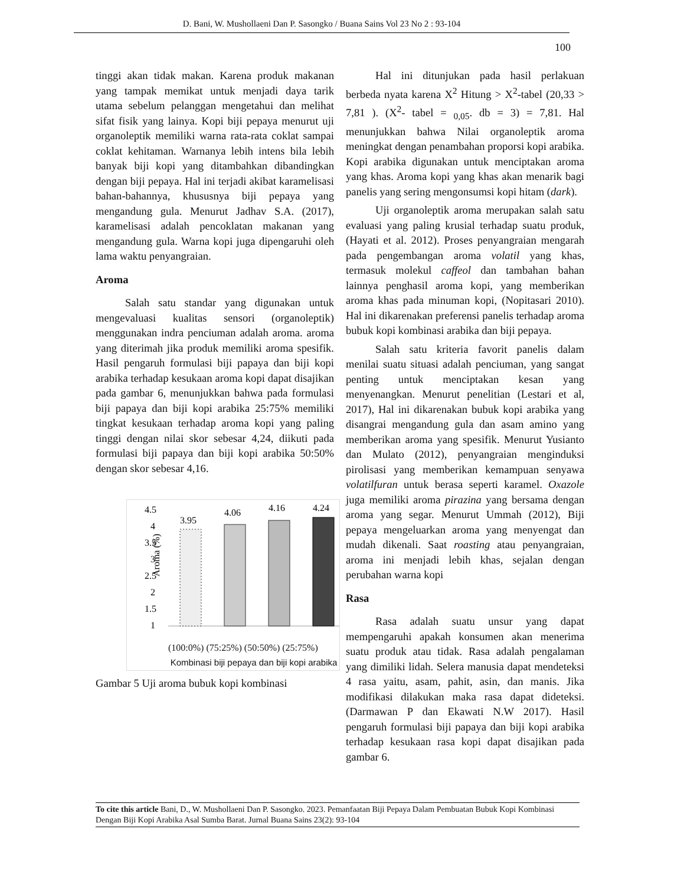D. Bani, W. Mushollaeni Dan P. Sasongko / Buana Sains Vol 23 No 2 : 93-104
100
tinggi akan tidak makan. Karena produk makanan yang tampak memikat untuk menjadi daya tarik utama sebelum pelanggan mengetahui dan melihat sifat fisik yang lainya. Kopi biji pepaya menurut uji organoleptik memiliki warna rata-rata coklat sampai coklat kehitaman. Warnanya lebih intens bila lebih banyak biji kopi yang ditambahkan dibandingkan dengan biji pepaya. Hal ini terjadi akibat karamelisasi bahan-bahannya, khususnya biji pepaya yang mengandung gula. Menurut Jadhav S.A. (2017), karamelisasi adalah pencoklatan makanan yang mengandung gula. Warna kopi juga dipengaruhi oleh lama waktu penyangraian.
Aroma
Salah satu standar yang digunakan untuk mengevaluasi kualitas sensori (organoleptik) menggunakan indra penciuman adalah aroma. aroma yang diterimah jika produk memiliki aroma spesifik. Hasil pengaruh formulasi biji papaya dan biji kopi arabika terhadap kesukaan aroma kopi dapat disajikan pada gambar 6, menunjukkan bahwa pada formulasi biji papaya dan biji kopi arabika 25:75% memiliki tingkat kesukaan terhadap aroma kopi yang paling tinggi dengan nilai skor sebesar 4,24, diikuti pada formulasi biji papaya dan biji kopi arabika 50:50% dengan skor sebesar 4,16.
Aroma (%)
4.5
4
3.5
3
2.5
2
1.5
1
3.95
4.06
4.16
4.24
(100:0%) (75:25%) (50:50%) (25:75%)
Kombinasi biji pepaya dan biji kopi arabika
Gambar 5 Uji aroma bubuk kopi kombinasi
Hal ini ditunjukan pada hasil perlakuan berbeda nyata karena X<sup>2</sup> Hitung > X<sup>2</sup>-tabel (20,33 > 7,81 ). (X<sup>2</sup>- tabel = <sub>0,05</sub>. db = 3) = 7,81. Hal menunjukkan bahwa Nilai organoleptik aroma meningkat dengan penambahan proporsi kopi arabika. Kopi arabika digunakan untuk menciptakan aroma yang khas. Aroma kopi yang khas akan menarik bagi panelis yang sering mengonsumsi kopi hitam (dark).
Uji organoleptik aroma merupakan salah satu evaluasi yang paling krusial terhadap suatu produk, (Hayati et al. 2012). Proses penyangraian mengarah pada pengembangan aroma volatil yang khas, termasuk molekul caffeol dan tambahan bahan lainnya penghasil aroma kopi, yang memberikan aroma khas pada minuman kopi, (Nopitasari 2010). Hal ini dikarenakan preferensi panelis terhadap aroma bubuk kopi kombinasi arabika dan biji pepaya.
Salah satu kriteria favorit panelis dalam menilai suatu situasi adalah penciuman, yang sangat penting untuk menciptakan kesan yang menyenangkan. Menurut penelitian (Lestari et al, 2017), Hal ini dikarenakan bubuk kopi arabika yang disangrai mengandung gula dan asam amino yang memberikan aroma yang spesifik. Menurut Yusianto dan Mulato (2012), penyangraian menginduksi pirolisasi yang memberikan kemampuan senyawa volatilfuran untuk berasa seperti karamel. Oxazole juga memiliki aroma pirazina yang bersama dengan aroma yang segar. Menurut Ummah (2012), Biji pepaya mengeluarkan aroma yang menyengat dan mudah dikenali. Saat roasting atau penyangraian, aroma ini menjadi lebih khas, sejalan dengan perubahan warna kopi
Rasa
Rasa adalah suatu unsur yang dapat mempengaruhi apakah konsumen akan menerima suatu produk atau tidak. Rasa adalah pengalaman yang dimiliki lidah. Selera manusia dapat mendeteksi 4 rasa yaitu, asam, pahit, asin, dan manis. Jika modifikasi dilakukan maka rasa dapat dideteksi. (Darmawan P dan Ekawati N.W 2017). Hasil pengaruh formulasi biji papaya dan biji kopi arabika terhadap kesukaan rasa kopi dapat disajikan pada gambar 6.
To cite this article Bani, D., W. Mushollaeni Dan P. Sasongko. 2023. Pemanfaatan Biji Pepaya Dalam Pembuatan Bubuk Kopi Kombinasi Dengan Biji Kopi Arabika Asal Sumba Barat. Jurnal Buana Sains 23(2): 93-104